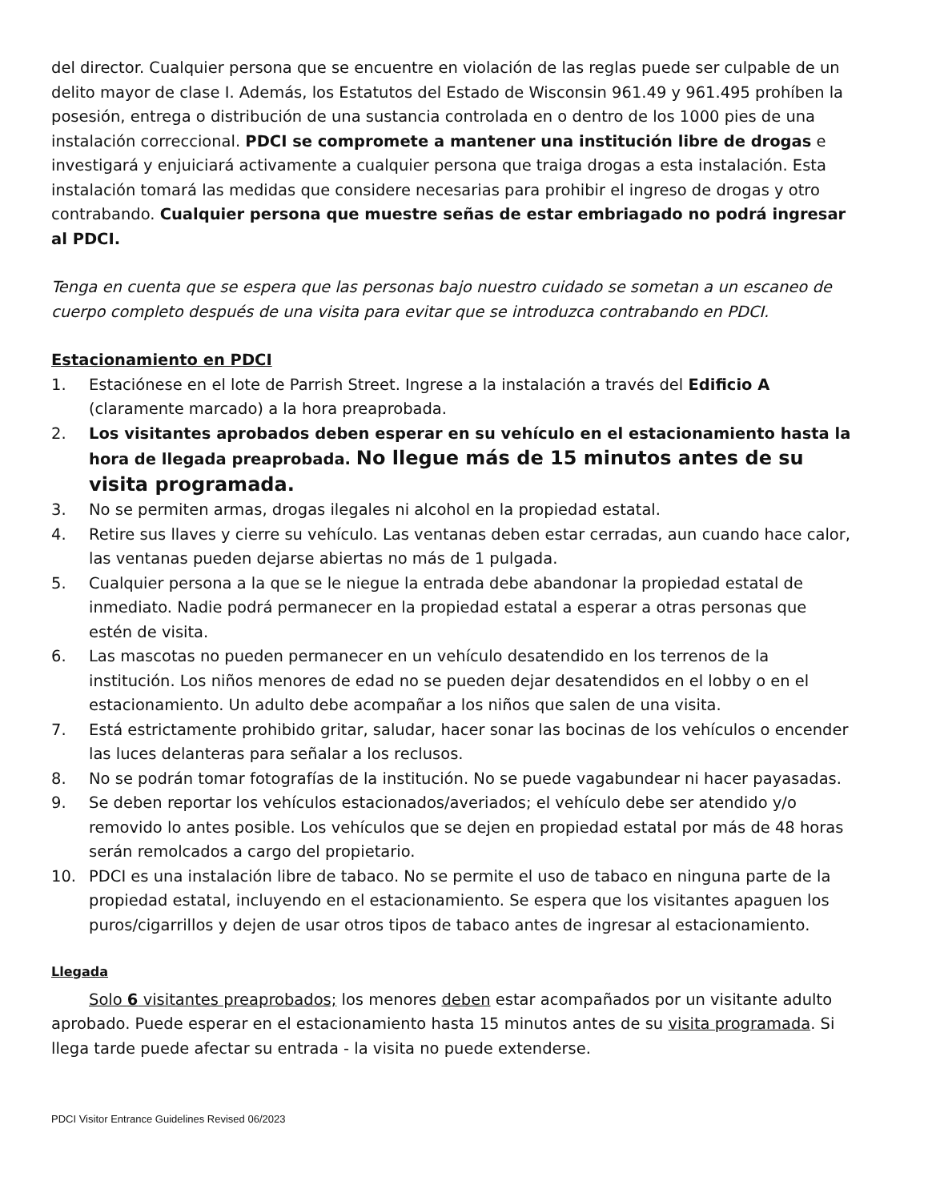del director. Cualquier persona que se encuentre en violación de las reglas puede ser culpable de un delito mayor de clase I. Además, los Estatutos del Estado de Wisconsin 961.49 y 961.495 prohíben la posesión, entrega o distribución de una sustancia controlada en o dentro de los 1000 pies de una instalación correccional. PDCI se compromete a mantener una institución libre de drogas e investigará y enjuiciará activamente a cualquier persona que traiga drogas a esta instalación. Esta instalación tomará las medidas que considere necesarias para prohibir el ingreso de drogas y otro contrabando. Cualquier persona que muestre señas de estar embriagado no podrá ingresar al PDCI.
Tenga en cuenta que se espera que las personas bajo nuestro cuidado se sometan a un escaneo de cuerpo completo después de una visita para evitar que se introduzca contrabando en PDCI.
Estacionamiento en PDCI
1. Estaciónese en el lote de Parrish Street. Ingrese a la instalación a través del Edificio A (claramente marcado) a la hora preaprobada.
2. Los visitantes aprobados deben esperar en su vehículo en el estacionamiento hasta la hora de llegada preaprobada. No llegue más de 15 minutos antes de su visita programada.
3. No se permiten armas, drogas ilegales ni alcohol en la propiedad estatal.
4. Retire sus llaves y cierre su vehículo. Las ventanas deben estar cerradas, aun cuando hace calor, las ventanas pueden dejarse abiertas no más de 1 pulgada.
5. Cualquier persona a la que se le niegue la entrada debe abandonar la propiedad estatal de inmediato. Nadie podrá permanecer en la propiedad estatal a esperar a otras personas que estén de visita.
6. Las mascotas no pueden permanecer en un vehículo desatendido en los terrenos de la institución. Los niños menores de edad no se pueden dejar desatendidos en el lobby o en el estacionamiento. Un adulto debe acompañar a los niños que salen de una visita.
7. Está estrictamente prohibido gritar, saludar, hacer sonar las bocinas de los vehículos o encender las luces delanteras para señalar a los reclusos.
8. No se podrán tomar fotografías de la institución. No se puede vagabundear ni hacer payasadas.
9. Se deben reportar los vehículos estacionados/averiados; el vehículo debe ser atendido y/o removido lo antes posible. Los vehículos que se dejen en propiedad estatal por más de 48 horas serán remolcados a cargo del propietario.
10. PDCI es una instalación libre de tabaco. No se permite el uso de tabaco en ninguna parte de la propiedad estatal, incluyendo en el estacionamiento. Se espera que los visitantes apaguen los puros/cigarrillos y dejen de usar otros tipos de tabaco antes de ingresar al estacionamiento.
Llegada
Solo 6 visitantes preaprobados; los menores deben estar acompañados por un visitante adulto aprobado. Puede esperar en el estacionamiento hasta 15 minutos antes de su visita programada. Si llega tarde puede afectar su entrada - la visita no puede extenderse.
PDCI Visitor Entrance Guidelines Revised 06/2023